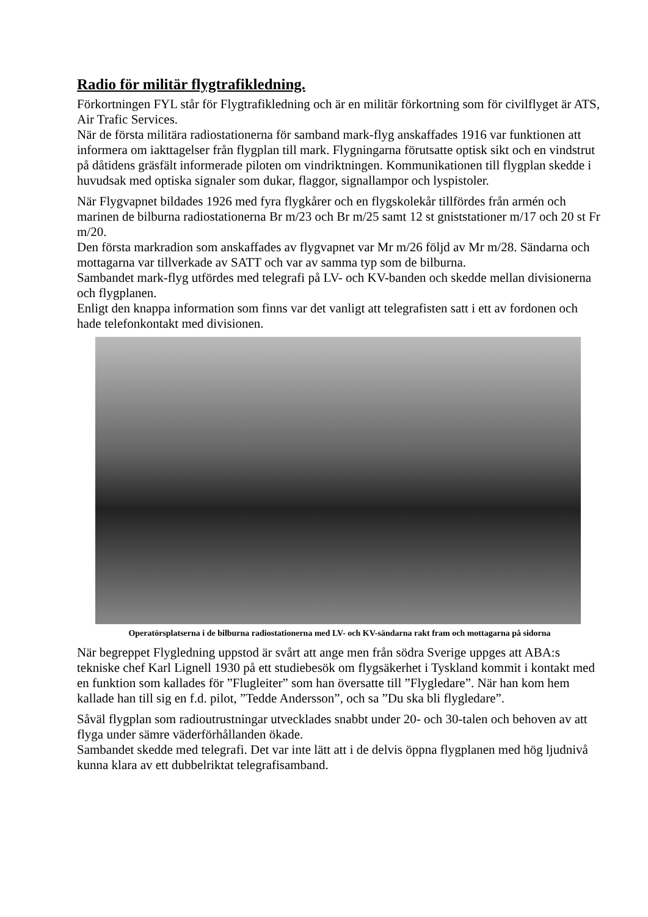Radio för militär flygtrafikledning.
Förkortningen FYL står för Flygtrafikledning och är en militär förkortning som för civilflyget är ATS, Air Trafic Services.
När de första militära radiostationerna för samband mark-flyg anskaffades 1916 var funktionen att informera om iakttagelser från flygplan till mark. Flygningarna förutsatte optisk sikt och en vindstrut på dåtidens gräsfält informerade piloten om vindriktningen. Kommunikationen till flygplan skedde i huvudsak med optiska signaler som dukar, flaggor, signallampor och lyspistoler.
När Flygvapnet bildades 1926 med fyra flygkårer och en flygskolekår tillfördes från armén och marinen de bilburna radiostationerna Br m/23 och Br m/25 samt 12 st gniststationer m/17 och 20 st Fr m/20.
Den första markradion som anskaffades av flygvapnet var Mr m/26 följd av Mr m/28. Sändarna och mottagarna var tillverkade av SATT och var av samma typ som de bilburna.
Sambandet mark-flyg utfördes med telegrafi på LV- och KV-banden och skedde mellan divisionerna och flygplanen.
Enligt den knappa information som finns var det vanligt att telegrafisten satt i ett av fordonen och hade telefonkontakt med divisionen.
Operatörsplatserna i de bilburna radiostationerna med LV- och KV-sändarna rakt fram och mottagarna på sidorna
När begreppet Flygledning uppstod är svårt att ange men från södra Sverige uppges att ABA:s tekniske chef Karl Lignell 1930 på ett studiebesök om flygsäkerhet i Tyskland kommit i kontakt med en funktion som kallades för ”Flugleiter” som han översatte till ”Flygledare”. När han kom hem kallade han till sig en f.d. pilot, ”Tedde Andersson”, och sa ”Du ska bli flygledare”.
Såväl flygplan som radioutrustningar utvecklades snabbt under 20- och 30-talen och behoven av att flyga under sämre väderförhållanden ökade.
Sambandet skedde med telegrafi. Det var inte lätt att i de delvis öppna flygplanen med hög ljudnivå kunna klara av ett dubbelriktat telegrafisamband.